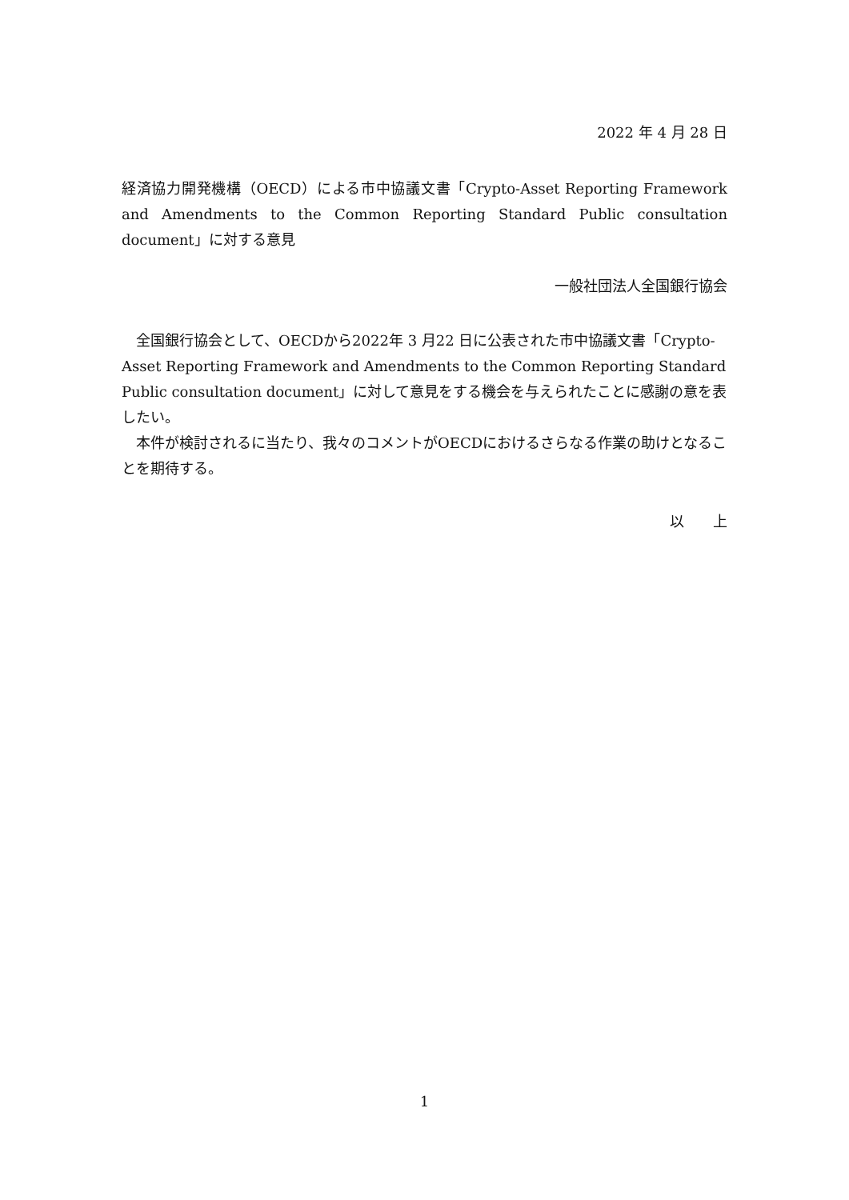2022 年 4 月 28 日
経済協力開発機構（OECD）による市中協議文書「Crypto-Asset Reporting Framework and Amendments to the Common Reporting Standard Public consultation document」に対する意見
一般社団法人全国銀行協会
全国銀行協会として、OECDから2022年 3 月22 日に公表された市中協議文書「Crypto-Asset Reporting Framework and Amendments to the Common Reporting Standard Public consultation document」に対して意見をする機会を与えられたことに感謝の意を表したい。
本件が検討されるに当たり、我々のコメントがOECDにおけるさらなる作業の助けとなることを期待する。
以　　上
1